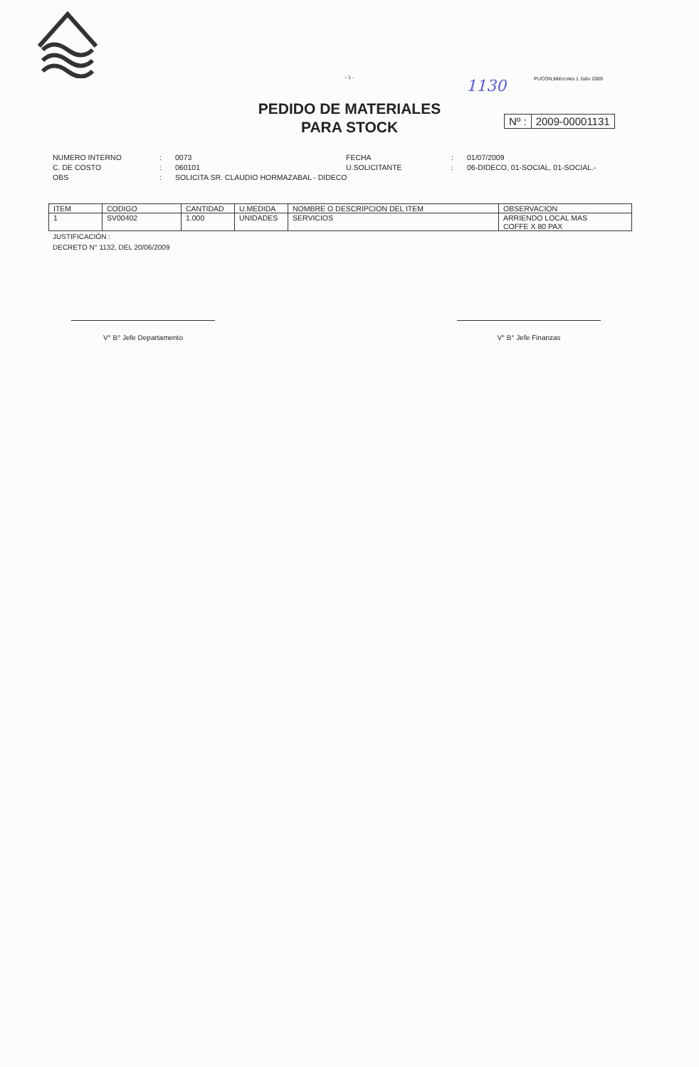- 1 -
1130 PUCON,Miércoles 1 Julio 2009
PEDIDO DE MATERIALES
PARA STOCK
Nº : 2009-00001131
NUMERO INTERNO
:
0073
FECHA
:
01/07/2009
C. DE COSTO
:
060101
U.SOLICITANTE
:
06-DIDECO, 01-SOCIAL, 01-SOCIAL.-
OBS
:
SOLICITA SR. CLAUDIO HORMAZABAL - DIDECO
| ITEM | CODIGO | CANTIDAD | U.MEDIDA | NOMBRE O DESCRIPCION DEL ITEM | OBSERVACION |
| --- | --- | --- | --- | --- | --- |
| 1 | SV00402 | 1.000 | UNIDADES | SERVICIOS | ARRIENDO LOCAL MAS COFFE X 80 PAX |
JUSTIFICACIÓN :
DECRETO N° 1132, DEL 20/06/2009
V° B° Jefe Departamento V° B° Jefe Finanzas